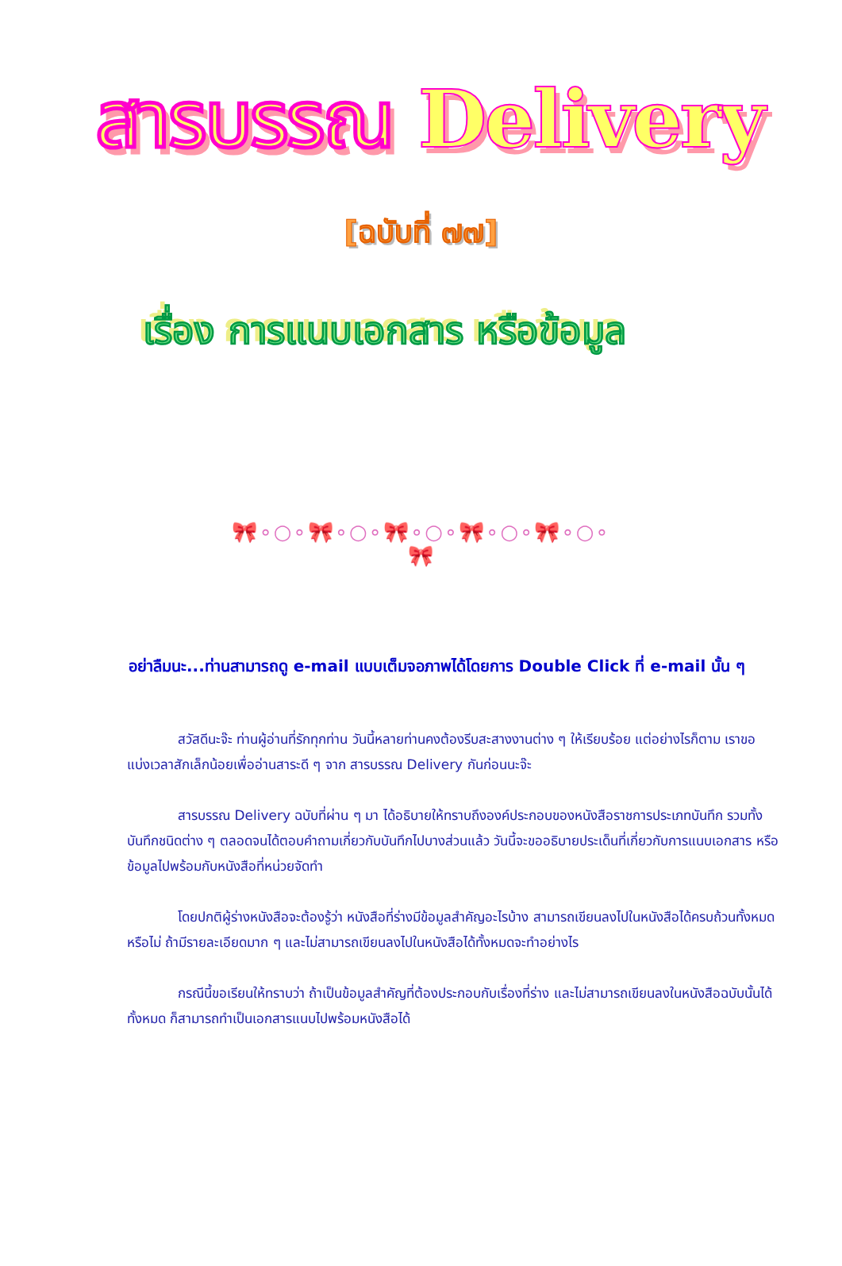สารบรรณ Delivery
[ฉบับที่ ๗๗]
เรื่อง การแนบเอกสาร หรือข้อมูล
🎀∘○∘🎀∘○∘🎀∘○∘🎀∘○∘🎀∘○∘🎀
อย่าลืมนะ...ท่านสามารถดู e-mail แบบเต็มจอภาพได้โดยการ Double Click ที่ e-mail นั้น ๆ
สวัสดีนะจ๊ะ ท่านผู้อ่านที่รักทุกท่าน วันนี้หลายท่านคงต้องรีบสะสางงานต่าง ๆ ให้เรียบร้อย แต่อย่างไรก็ตาม เราขอแบ่งเวลาสักเล็กน้อยเพื่ออ่านสาระดี ๆ จาก สารบรรณ Delivery กันก่อนนะจ๊ะ
สารบรรณ Delivery ฉบับที่ผ่าน ๆ มา ได้อธิบายให้ทราบถึงองค์ประกอบของหนังสือราชการประเภทบันทึก รวมทั้งบันทึกชนิดต่าง ๆ ตลอดจนได้ตอบคำถามเกี่ยวกับบันทึกไปบางส่วนแล้ว วันนี้จะขออธิบายประเด็นที่เกี่ยวกับการแนบเอกสาร หรือข้อมูลไปพร้อมกับหนังสือที่หน่วยจัดทำ
โดยปกติผู้ร่างหนังสือจะต้องรู้ว่า หนังสือที่ร่างมีข้อมูลสำคัญอะไรบ้าง สามารถเขียนลงไปในหนังสือได้ครบถ้วนทั้งหมดหรือไม่ ถ้ามีรายละเอียดมาก ๆ และไม่สามารถเขียนลงไปในหนังสือได้ทั้งหมดจะทำอย่างไร
กรณีนี้ขอเรียนให้ทราบว่า ถ้าเป็นข้อมูลสำคัญที่ต้องประกอบกับเรื่องที่ร่าง และไม่สามารถเขียนลงในหนังสือฉบับนั้นได้ทั้งหมด ก็สามารถทำเป็นเอกสารแนบไปพร้อมหนังสือได้